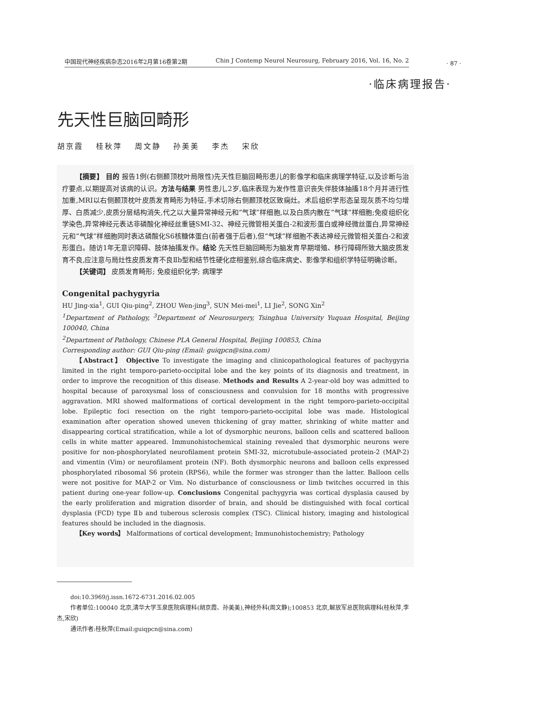中国现代神经疾病杂志2016年2月第16卷第2期 Chin J Contemp Neurol Neurosurg, February 2016, Vol. 16, No. 2 · 87 ·
·临床病理报告·
先天性巨脑回畸形
胡京霞 桂秋萍 周文静 孙美美 李杰 宋欣
【摘要】 目的 报告1例(右侧颞顶枕叶局限性)先天性巨脑回畸形患儿的影像学和临床病理学特征,以及诊断与治疗要点,以期提高对该病的认识。方法与结果 男性患儿,2岁,临床表现为发作性意识丧失伴肢体抽搐18个月并进行性加重,MRI以右侧颞顶枕叶皮质发育畸形为特征,手术切除右侧颞顶枕区致痫灶。术后组织学形态呈现灰质不均匀增厚、白质减少,皮质分层结构消失,代之以大量异常神经元和“气球”样细胞,以及白质内散在“气球”样细胞;免疫组织化学染色,异常神经元表达非磷酸化神经丝重链SMI-32、神经元微管相关蛋白-2和波形蛋白或神经微丝蛋白,异常神经元和“气球”样细胞同时表达磷酸化S6核糖体蛋白(前者强于后者),但“气球”样细胞不表达神经元微管相关蛋白-2和波形蛋白。随访1年无意识障碍、肢体抽搐发作。结论 先天性巨脑回畸形为脑发育早期增殖、移行障碍所致大脑皮质发育不良,应注意与局灶性皮质发育不良Ⅱb型和结节性硬化症相鉴别,综合临床病史、影像学和组织学特征明确诊断。
【关键词】 皮质发育畸形; 免疫组织化学; 病理学
Congenital pachygyria
HU Jing-xia<sup>1</sup>, GUI Qiu-ping<sup>2</sup>, ZHOU Wen-jing<sup>3</sup>, SUN Mei-mei<sup>1</sup>, LI Jie<sup>2</sup>, SONG Xin<sup>2</sup>
<sup>1</sup>Department of Pathology, <sup>3</sup>Department of Neurosurgery, Tsinghua University Yuquan Hospital, Beijing 100040, China
<sup>2</sup>Department of Pathology, Chinese PLA General Hospital, Beijing 100853, China
Corresponding author: GUI Qiu-ping (Email: guiqpcn@sina.com)
【Abstract】 Objective To investigate the imaging and clinicopathological features of pachygyria limited in the right temporo-parieto-occipital lobe and the key points of its diagnosis and treatment, in order to improve the recognition of this disease. Methods and Results A 2-year-old boy was admitted to hospital because of paroxysmal loss of consciousness and convulsion for 18 months with progressive aggravation. MRI showed malformations of cortical development in the right temporo-parieto-occipital lobe. Epileptic foci resection on the right temporo-parieto-occipital lobe was made. Histological examination after operation showed uneven thickening of gray matter, shrinking of white matter and disappearing cortical stratification, while a lot of dysmorphic neurons, balloon cells and scattered balloon cells in white matter appeared. Immunohistochemical staining revealed that dysmorphic neurons were positive for non-phosphorylated neurofilament protein SMI-32, microtubule-associated protein-2 (MAP-2) and vimentin (Vim) or neurofilament protein (NF). Both dysmorphic neurons and balloon cells expressed phosphorylated ribosomal S6 protein (RPS6), while the former was stronger than the latter. Balloon cells were not positive for MAP-2 or Vim. No disturbance of consciousness or limb twitches occurred in this patient during one-year follow-up. Conclusions Congenital pachygyria was cortical dysplasia caused by the early proliferation and migration disorder of brain, and should be distinguished with focal cortical dysplasia (FCD) type Ⅱb and tuberous sclerosis complex (TSC). Clinical history, imaging and histological features should be included in the diagnosis.
【Key words】 Malformations of cortical development; Immunohistochemistry; Pathology
doi:10.3969/j.issn.1672-6731.2016.02.005
作者单位:100040 北京,清华大学玉泉医院病理科(胡京霞、孙美美),神经外科(周文静);100853 北京,解放军总医院病理科(桂秋萍,李杰,宋欣)
通讯作者:桂秋萍(Email:guiqpcn@sina.com)